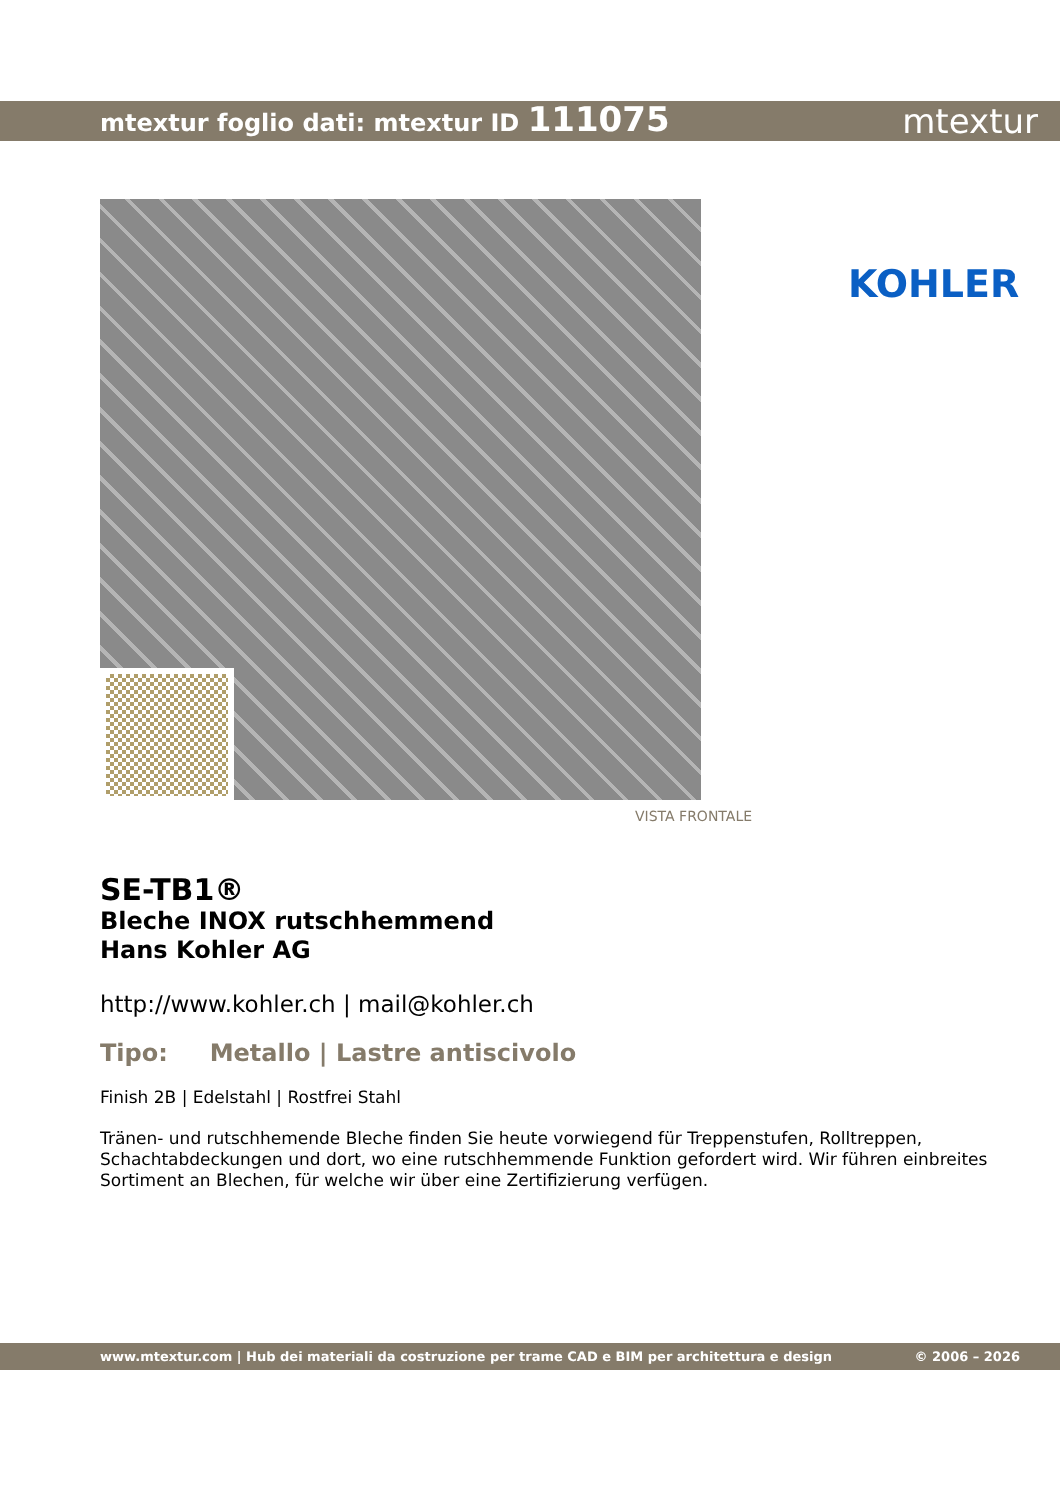mtextur foglio dati: mtextur ID 111075
mtextur
KOHLER
VISTA FRONTALE
SE-TB1®
Bleche INOX rutschhemmend
Hans Kohler AG
http://www.kohler.ch | mail@kohler.ch
Tipo: Metallo | Lastre antiscivolo
Finish 2B | Edelstahl | Rostfrei Stahl
Tränen- und rutschhemende Bleche finden Sie heute vorwiegend für Treppenstufen, Rolltreppen, Schachtabdeckungen und dort, wo eine rutschhemmende Funktion gefordert wird. Wir führen einbreites Sortiment an Blechen, für welche wir über eine Zertifizierung verfügen.
www.mtextur.com | Hub dei materiali da costruzione per trame CAD e BIM per architettura e design © 2006 – 2026